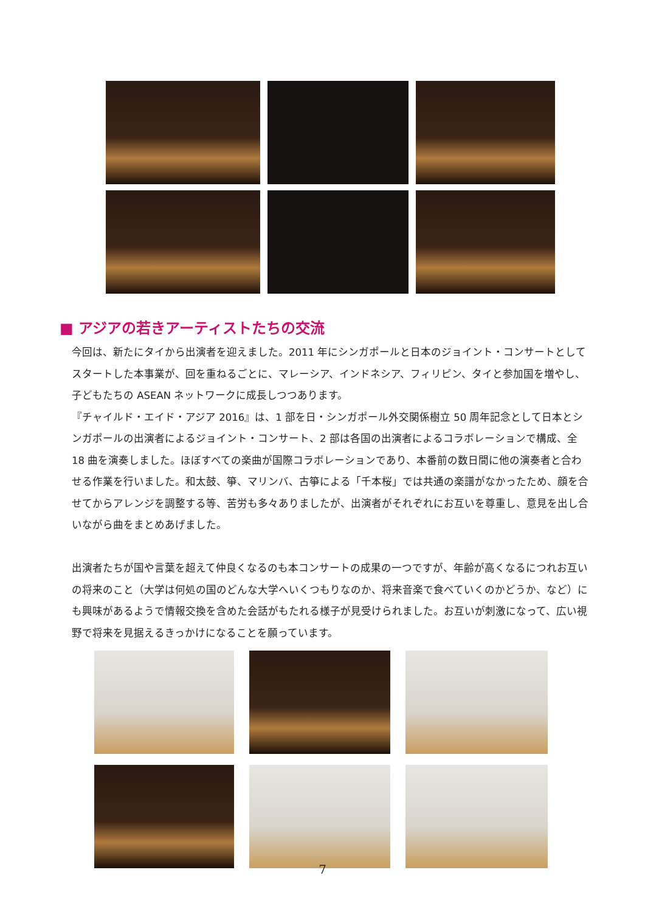■ アジアの若きアーティストたちの交流
今回は、新たにタイから出演者を迎えました。2011 年にシンガポールと日本のジョイント・コンサートとしてスタートした本事業が、回を重ねるごとに、マレーシア、インドネシア、フィリピン、タイと参加国を増やし、子どもたちの ASEAN ネットワークに成長しつつあります。
『チャイルド・エイド・アジア 2016』は、1 部を日・シンガポール外交関係樹立 50 周年記念として日本とシンガポールの出演者によるジョイント・コンサート、2 部は各国の出演者によるコラボレーションで構成、全 18 曲を演奏しました。ほぼすべての楽曲が国際コラボレーションであり、本番前の数日間に他の演奏者と合わせる作業を行いました。和太鼓、箏、マリンバ、古箏による「千本桜」では共通の楽譜がなかったため、顔を合せてからアレンジを調整する等、苦労も多々ありましたが、出演者がそれぞれにお互いを尊重し、意見を出し合いながら曲をまとめあげました。
出演者たちが国や言葉を超えて仲良くなるのも本コンサートの成果の一つですが、年齢が高くなるにつれお互いの将来のこと（大学は何処の国のどんな大学へいくつもりなのか、将来音楽で食べていくのかどうか、など）にも興味があるようで情報交換を含めた会話がもたれる様子が見受けられました。お互いが刺激になって、広い視野で将来を見据えるきっかけになることを願っています。
7